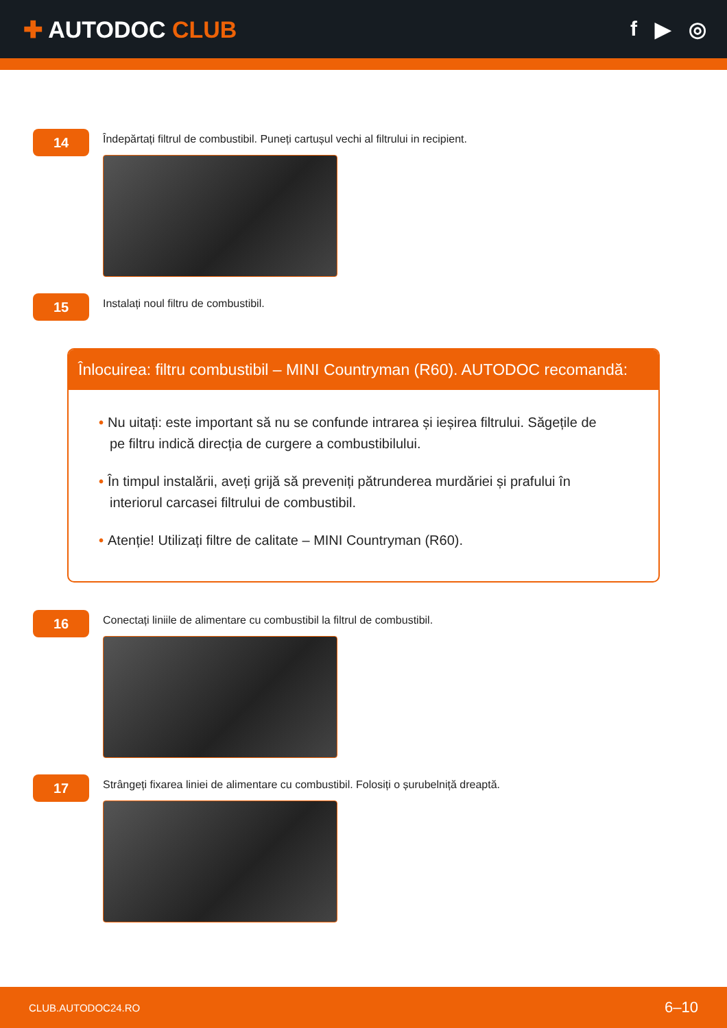✚ AUTODOC CLUB f ▶ ◎
14
Îndepărtați filtrul de combustibil. Puneți cartușul vechi al filtrului in recipient.
15
Instalați noul filtru de combustibil.
Înlocuirea: filtru combustibil – MINI Countryman (R60). AUTODOC recomandă:
• Nu uitați: este important să nu se confunde intrarea și ieșirea filtrului. Săgețile de pe filtru indică direcția de curgere a combustibilului.
• În timpul instalării, aveți grijă să preveniți pătrunderea murdăriei și prafului în interiorul carcasei filtrului de combustibil.
• Atenție! Utilizați filtre de calitate – MINI Countryman (R60).
16
Conectați liniile de alimentare cu combustibil la filtrul de combustibil.
17
Strângeți fixarea liniei de alimentare cu combustibil. Folosiți o șurubelniță dreaptă.
CLUB.AUTODOC24.RO 6–10